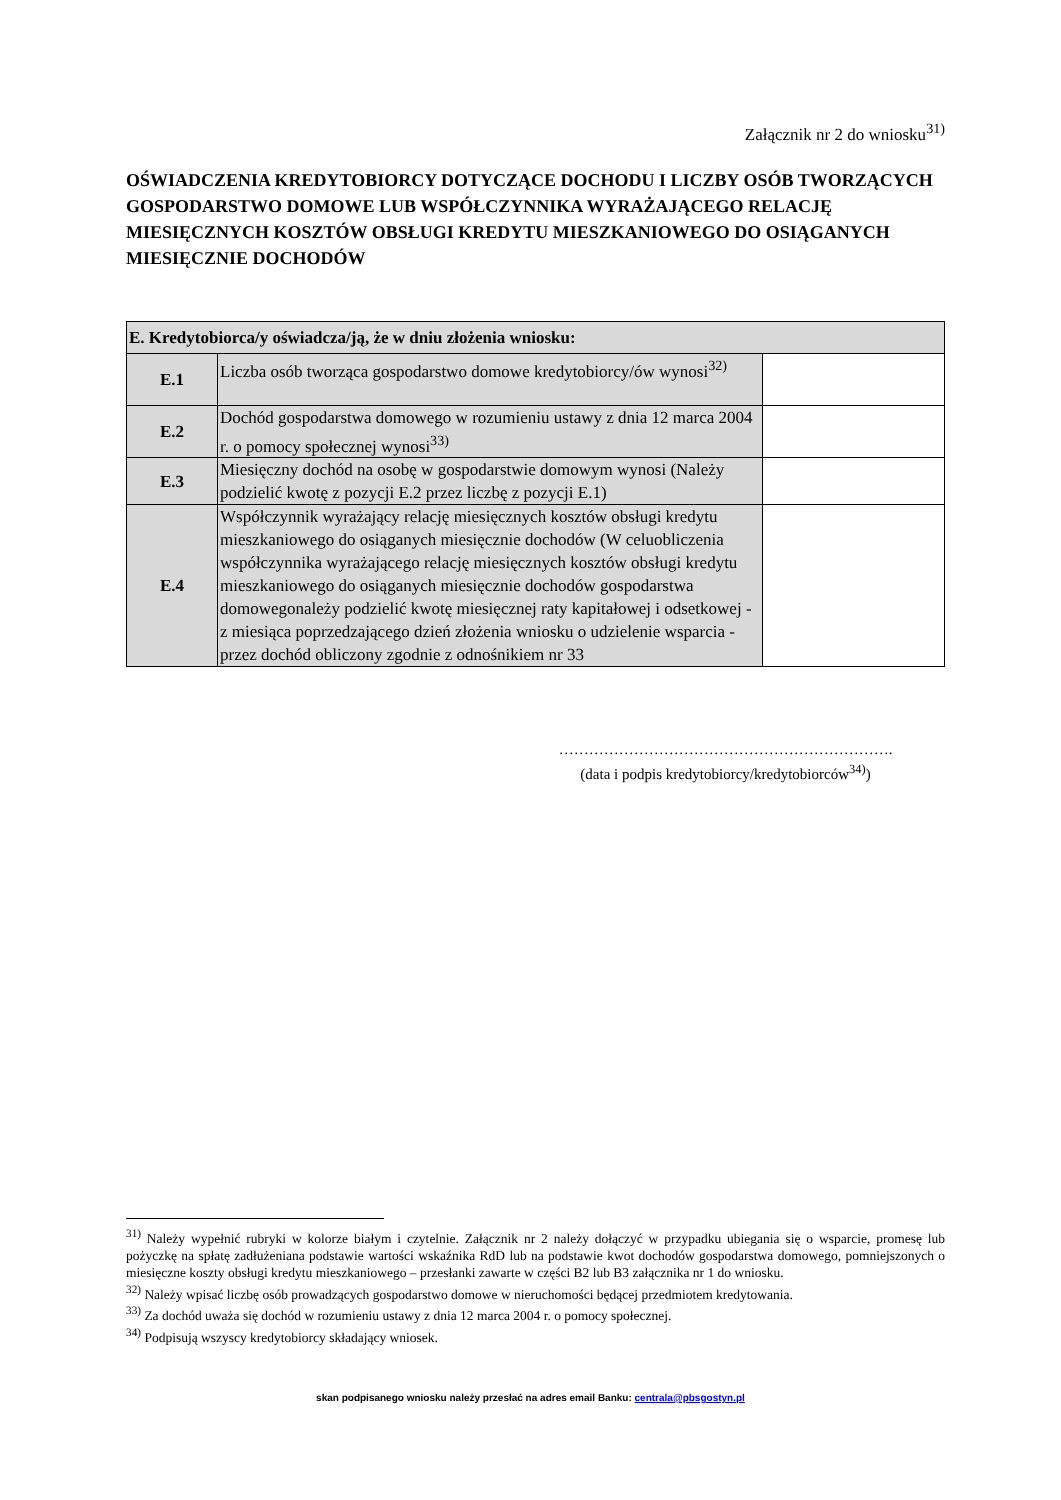Załącznik nr 2 do wniosku<sup>31)</sup>
OŚWIADCZENIA KREDYTOBIORCY DOTYCZĄCE DOCHODU I LICZBY OSÓB TWORZĄCYCH GOSPODARSTWO DOMOWE LUB WSPÓŁCZYNNIKA WYRAŻAJĄCEGO RELACJĘ MIESIĘCZNYCH KOSZTÓW OBSŁUGI KREDYTU MIESZKANIOWEGO DO OSIĄGANYCH MIESIĘCZNIE DOCHODÓW
| E. Kredytobiorca/y oświadcza/ją, że w dniu złożenia wniosku: | | |
| E.1 | Liczba osób tworząca gospodarstwo domowe kredytobiorcy/ów wynosi<sup>32)</sup> | |
| E.2 | Dochód gospodarstwa domowego w rozumieniu ustawy z dnia 12 marca 2004 r. o pomocy społecznej wynosi<sup>33)</sup> | |
| E.3 | Miesięczny dochód na osobę w gospodarstwie domowym wynosi (Należy podzielić kwotę z pozycji E.2 przez liczbę z pozycji E.1) | |
| E.4 | Współczynnik wyrażający relację miesięcznych kosztów obsługi kredytu mieszkaniowego do osiąganych miesięcznie dochodów (W celuobliczenia współczynnika wyrażającego relację miesięcznych kosztów obsługi kredytu mieszkaniowego do osiąganych miesięcznie dochodów gospodarstwa domowegonależy podzielić kwotę miesięcznej raty kapitałowej i odsetkowej - z miesiąca poprzedzającego dzień złożenia wniosku o udzielenie wsparcia - przez dochód obliczony zgodnie z odnośnikiem nr 33 | |
………………………………………………………….
(data i podpis kredytobiorcy/kredytobiorców<sup>34)</sup>)
<sup>31)</sup> Należy wypełnić rubryki w kolorze białym i czytelnie. Załącznik nr 2 należy dołączyć w przypadku ubiegania się o wsparcie, promesę lub pożyczkę na spłatę zadłużeniana podstawie wartości wskaźnika RdD lub na podstawie kwot dochodów gospodarstwa domowego, pomniejszonych o miesięczne koszty obsługi kredytu mieszkaniowego – przesłanki zawarte w części B2 lub B3 załącznika nr 1 do wniosku.
<sup>32)</sup> Należy wpisać liczbę osób prowadzących gospodarstwo domowe w nieruchomości będącej przedmiotem kredytowania.
<sup>33)</sup> Za dochód uważa się dochód w rozumieniu ustawy z dnia 12 marca 2004 r. o pomocy społecznej.
<sup>34)</sup> Podpisują wszyscy kredytobiorcy składający wniosek.
skan podpisanego wniosku należy przesłać na adres email Banku: centrala@pbsgostyn.pl